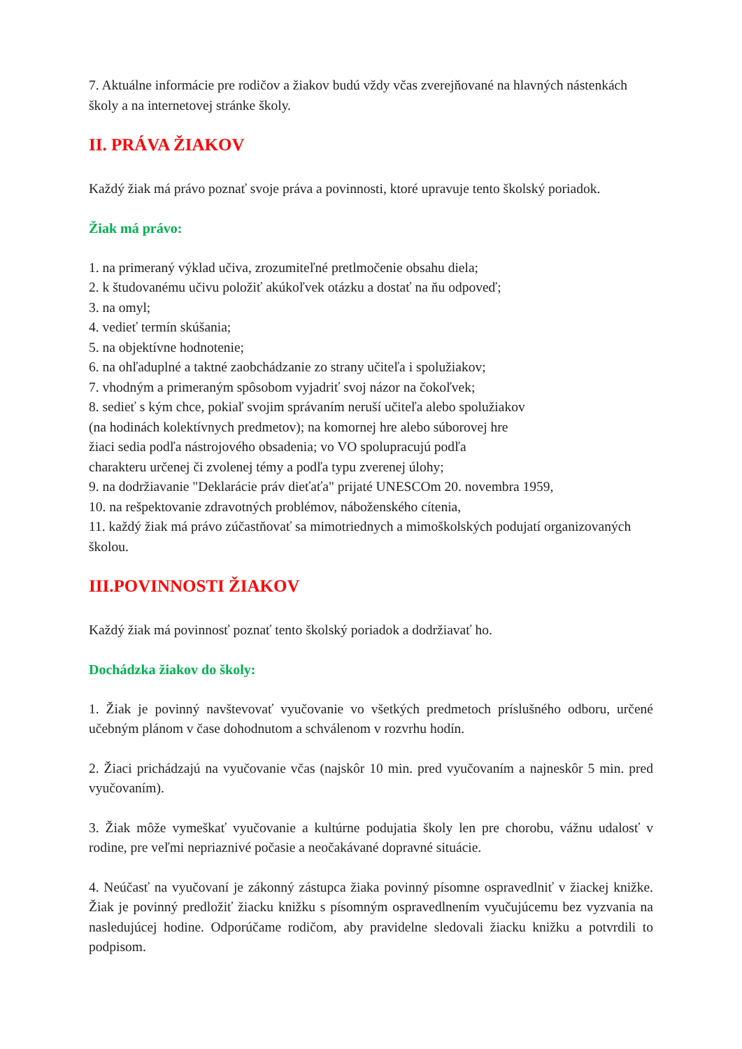7. Aktuálne informácie pre rodičov a žiakov budú vždy včas zverejňované na hlavných nástenkách školy a na internetovej stránke školy.
II. PRÁVA ŽIAKOV
Každý žiak má právo poznať svoje práva a povinnosti, ktoré upravuje tento školský poriadok.
Žiak má právo:
1. na primeraný výklad učiva, zrozumiteľné pretlmočenie obsahu diela;
2. k študovanému učivu položiť akúkoľvek otázku a dostať na ňu odpoveď;
3. na omyl;
4. vedieť termín skúšania;
5. na objektívne hodnotenie;
6. na ohľaduplné a taktné zaobchádzanie zo strany učiteľa i spolužiakov;
7. vhodným a primeraným spôsobom vyjadriť svoj názor na čokoľvek;
8. sedieť s kým chce, pokiaľ svojim správaním neruší učiteľa alebo spolužiakov
(na hodinách kolektívnych predmetov); na komornej hre alebo súborovej hre
žiaci sedia podľa nástrojového obsadenia; vo VO spolupracujú podľa
charakteru určenej či zvolenej témy a podľa typu zverenej úlohy;
9. na dodržiavanie "Deklarácie práv dieťaťa" prijaté UNESCOm 20. novembra 1959,
10. na rešpektovanie zdravotných problémov, náboženského cítenia,
11. každý žiak má právo zúčastňovať sa mimotriednych a mimoškolských podujatí organizovaných školou.
III.POVINNOSTI ŽIAKOV
Každý žiak má povinnosť poznať tento školský poriadok a dodržiavať ho.
Dochádzka žiakov do školy:
1. Žiak je povinný navštevovať vyučovanie vo všetkých predmetoch príslušného odboru, určené učebným plánom v čase dohodnutom a schválenom v rozvrhu hodín.
2. Žiaci prichádzajú na vyučovanie včas (najskôr 10 min. pred vyučovaním a najneskôr 5 min. pred vyučovaním).
3. Žiak môže vymeškať vyučovanie a kultúrne podujatia školy len pre chorobu, vážnu udalosť v rodine, pre veľmi nepriaznivé počasie a neočakávané dopravné situácie.
4. Neúčasť na vyučovaní je zákonný zástupca žiaka povinný písomne ospravedlniť v žiackej knižke. Žiak je povinný predložiť žiacku knižku s písomným ospravedlnením vyučujúcemu bez vyzvania na nasledujúcej hodine. Odporúčame rodičom, aby pravidelne sledovali žiacku knižku a potvrdili to podpisom.